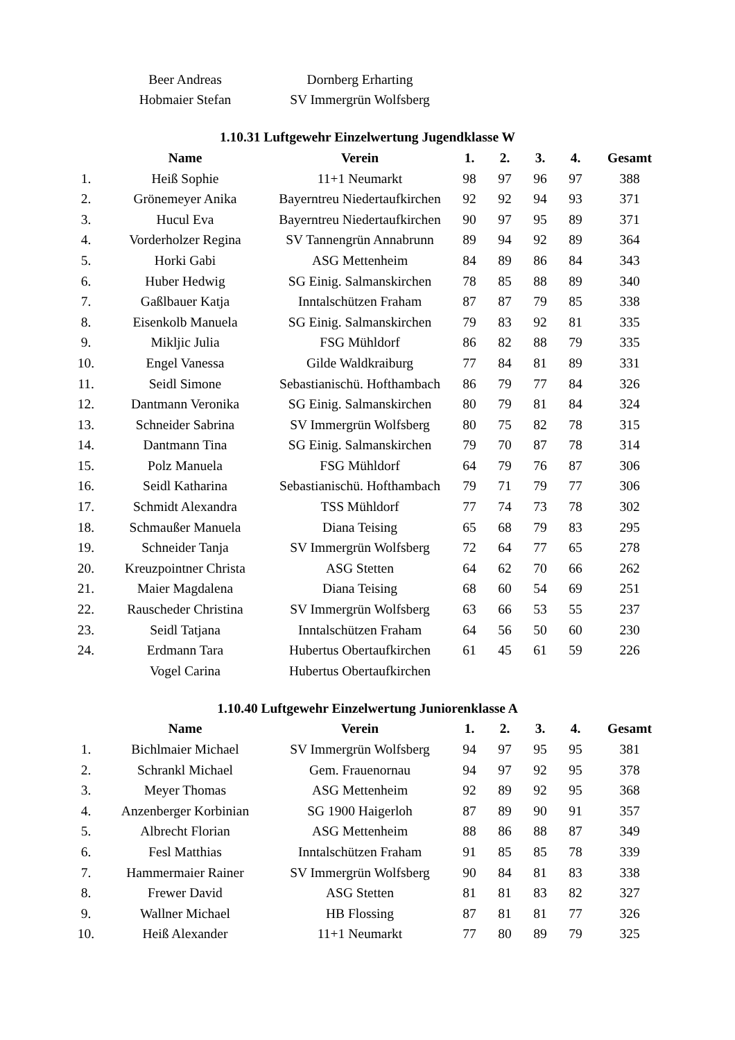| | Beer Andreas | Dornberg Erharting | | | | | |
| | Hobmaier Stefan | SV Immergrün Wolfsberg | | | | | |
1.10.31 Luftgewehr Einzelwertung Jugendklasse W
| | Name | Verein | 1. | 2. | 3. | 4. | Gesamt |
| --- | --- | --- | --- | --- | --- | --- | --- |
| 1. | Heiß Sophie | 11+1 Neumarkt | 98 | 97 | 96 | 97 | 388 |
| 2. | Grönemeyer Anika | Bayerntreu Niedertaufkirchen | 92 | 92 | 94 | 93 | 371 |
| 3. | Hucul Eva | Bayerntreu Niedertaufkirchen | 90 | 97 | 95 | 89 | 371 |
| 4. | Vorderholzer Regina | SV Tannengrün Annabrunn | 89 | 94 | 92 | 89 | 364 |
| 5. | Horki Gabi | ASG Mettenheim | 84 | 89 | 86 | 84 | 343 |
| 6. | Huber Hedwig | SG Einig. Salmanskirchen | 78 | 85 | 88 | 89 | 340 |
| 7. | Gaßlbauer Katja | Inntalschützen Fraham | 87 | 87 | 79 | 85 | 338 |
| 8. | Eisenkolb Manuela | SG Einig. Salmanskirchen | 79 | 83 | 92 | 81 | 335 |
| 9. | Mikljic Julia | FSG Mühldorf | 86 | 82 | 88 | 79 | 335 |
| 10. | Engel Vanessa | Gilde Waldkraiburg | 77 | 84 | 81 | 89 | 331 |
| 11. | Seidl Simone | Sebastianischü. Hofthambach | 86 | 79 | 77 | 84 | 326 |
| 12. | Dantmann Veronika | SG Einig. Salmanskirchen | 80 | 79 | 81 | 84 | 324 |
| 13. | Schneider Sabrina | SV Immergrün Wolfsberg | 80 | 75 | 82 | 78 | 315 |
| 14. | Dantmann Tina | SG Einig. Salmanskirchen | 79 | 70 | 87 | 78 | 314 |
| 15. | Polz Manuela | FSG Mühldorf | 64 | 79 | 76 | 87 | 306 |
| 16. | Seidl Katharina | Sebastianischü. Hofthambach | 79 | 71 | 79 | 77 | 306 |
| 17. | Schmidt Alexandra | TSS Mühldorf | 77 | 74 | 73 | 78 | 302 |
| 18. | Schmaußer Manuela | Diana Teising | 65 | 68 | 79 | 83 | 295 |
| 19. | Schneider Tanja | SV Immergrün Wolfsberg | 72 | 64 | 77 | 65 | 278 |
| 20. | Kreuzpointner Christa | ASG Stetten | 64 | 62 | 70 | 66 | 262 |
| 21. | Maier Magdalena | Diana Teising | 68 | 60 | 54 | 69 | 251 |
| 22. | Rauscheder Christina | SV Immergrün Wolfsberg | 63 | 66 | 53 | 55 | 237 |
| 23. | Seidl Tatjana | Inntalschützen Fraham | 64 | 56 | 50 | 60 | 230 |
| 24. | Erdmann Tara | Hubertus Obertaufkirchen | 61 | 45 | 61 | 59 | 226 |
| | Vogel Carina | Hubertus Obertaufkirchen | | | | | |
1.10.40 Luftgewehr Einzelwertung Juniorenklasse A
| | Name | Verein | 1. | 2. | 3. | 4. | Gesamt |
| --- | --- | --- | --- | --- | --- | --- | --- |
| 1. | Bichlmaier Michael | SV Immergrün Wolfsberg | 94 | 97 | 95 | 95 | 381 |
| 2. | Schrankl Michael | Gem. Frauenornau | 94 | 97 | 92 | 95 | 378 |
| 3. | Meyer Thomas | ASG Mettenheim | 92 | 89 | 92 | 95 | 368 |
| 4. | Anzenberger Korbinian | SG 1900 Haigerloh | 87 | 89 | 90 | 91 | 357 |
| 5. | Albrecht Florian | ASG Mettenheim | 88 | 86 | 88 | 87 | 349 |
| 6. | Fesl Matthias | Inntalschützen Fraham | 91 | 85 | 85 | 78 | 339 |
| 7. | Hammermaier Rainer | SV Immergrün Wolfsberg | 90 | 84 | 81 | 83 | 338 |
| 8. | Frewer David | ASG Stetten | 81 | 81 | 83 | 82 | 327 |
| 9. | Wallner Michael | HB Flossing | 87 | 81 | 81 | 77 | 326 |
| 10. | Heiß Alexander | 11+1 Neumarkt | 77 | 80 | 89 | 79 | 325 |